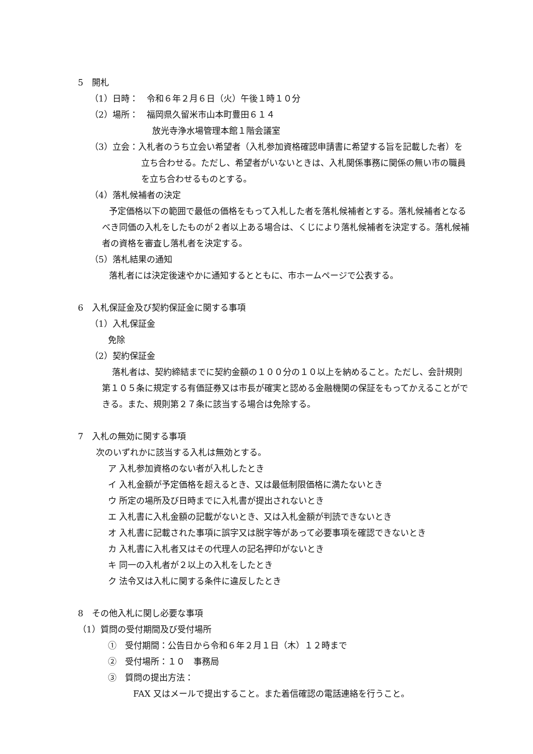5　開札
（1）日時：　令和６年２月６日（火）午後１時１０分
（2）場所：　福岡県久留米市山本町豊田６１４
放光寺浄水場管理本館１階会議室
（3）立会：入札者のうち立会い希望者（入札参加資格確認申請書に希望する旨を記載した者）を立ち合わせる。ただし、希望者がいないときは、入札関係事務に関係の無い市の職員を立ち合わせるものとする。
（4）落札候補者の決定
予定価格以下の範囲で最低の価格をもって入札した者を落札候補者とする。落札候補者となるべき同価の入札をしたものが２者以上ある場合は、くじにより落札候補者を決定する。落札候補者の資格を審査し落札者を決定する。
（5）落札結果の通知
落札者には決定後速やかに通知するとともに、市ホームページで公表する。
6　入札保証金及び契約保証金に関する事項
（1）入札保証金
免除
（2）契約保証金
落札者は、契約締結までに契約金額の１００分の１０以上を納めること。ただし、会計規則第１０５条に規定する有価証券又は市長が確実と認める金融機関の保証をもってかえることができる。また、規則第２７条に該当する場合は免除する。
7　入札の無効に関する事項
次のいずれかに該当する入札は無効とする。
ア 入札参加資格のない者が入札したとき
イ 入札金額が予定価格を超えるとき、又は最低制限価格に満たないとき
ウ 所定の場所及び日時までに入札書が提出されないとき
エ 入札書に入札金額の記載がないとき、又は入札金額が判読できないとき
オ 入札書に記載された事項に誤字又は脱字等があって必要事項を確認できないとき
カ 入札書に入札者又はその代理人の記名押印がないとき
キ 同一の入札者が２以上の入札をしたとき
ク 法令又は入札に関する条件に違反したとき
8　その他入札に関し必要な事項
（1）質問の受付期間及び受付場所
①　受付期間：公告日から令和６年２月１日（木）１２時まで
②　受付場所：１０　事務局
③　質問の提出方法：
FAX 又はメールで提出すること。また着信確認の電話連絡を行うこと。